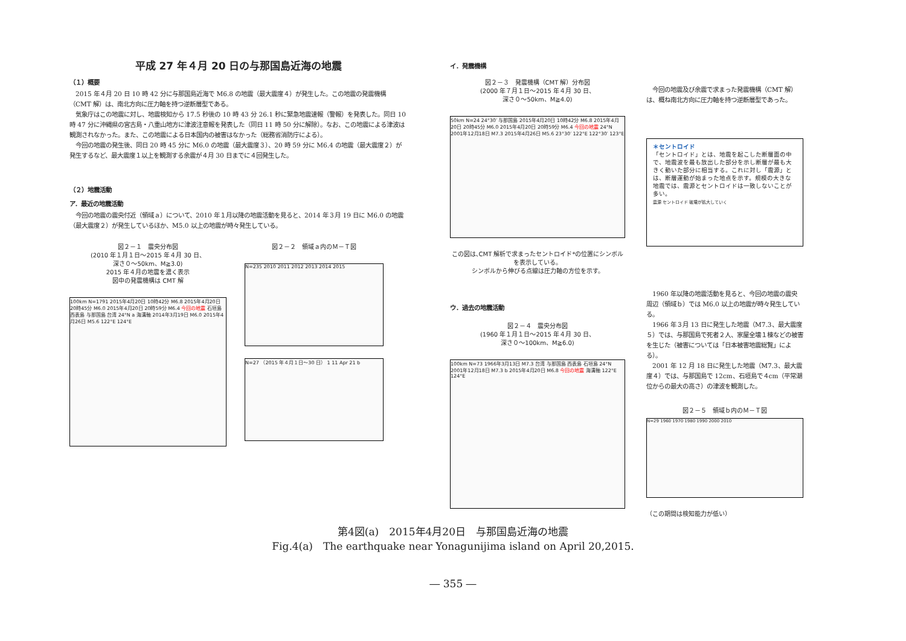平成 27 年４月 20 日の与那国島近海の地震
（１）概要
　2015 年４月 20 日 10 時 42 分に与那国島近海で M6.8 の地震（最大震度４）が発生した。この地震の発震機構（CMT 解）は、南北方向に圧力軸を持つ逆断層型である。
　気象庁はこの地震に対し、地震検知から 17.5 秒後の 10 時 43 分 26.1 秒に緊急地震速報（警報）を発表した。同日 10 時 47 分に沖縄県の宮古島・八重山地方に津波注意報を発表した（同日 11 時 50 分に解除）。なお、この地震による津波は観測されなかった。また、この地震による日本国内の被害はなかった（総務省消防庁による）。
　今回の地震の発生後、同日 20 時 45 分に M6.0 の地震（最大震度３）、20 時 59 分に M6.4 の地震（最大震度２）が発生するなど、最大震度１以上を観測する余震が４月 30 日までに４回発生した。
（２）地震活動
ア．最近の地震活動
　今回の地震の震央付近（領域ａ）について、2010 年１月以降の地震活動を見ると、2014 年３月 19 日に M6.0 の地震（最大震度２）が発生しているほか、M5.0 以上の地震が時々発生している。
図２－１　震央分布図
(2010 年１月１日～2015 年４月 30 日、
深さ０～50km、M≧3.0)
2015 年４月の地震を濃く表示
図中の発震機構は CMT 解
100km N=1791 2015年4月20日 10時42分 M6.8 2015年4月20日 20時45分 M6.0 2015年4月20日 20時59分 M6.4 今回の地震 石垣島 西表島 与那国島 台湾 24°N a 海溝軸 2014年3月19日 M6.0 2015年4月26日 M5.6 122°E 124°E
図２－２　領域ａ内のＭ－Ｔ図
N=235 2010 2011 2012 2013 2014 2015
N=27 （2015 年４月１日～30 日） 1 11 Apr 21 b
イ．発震機構
図２－３　発震機構（CMT 解）分布図
(2000 年７月１日～2015 年４月 30 日、
深さ０～50km、M≧4.0)
50km N=24 24°30′ 与那国島 2015年4月20日 10時42分 M6.8 2015年4月20日 20時45分 M6.0 2015年4月20日 20時59分 M6.4 今回の地震 24°N 2001年12月18日 M7.3 2015年4月26日 M5.6 23°30′ 122°E 122°30′ 123°E
この図は､CMT 解析で求まったセントロイド*の位置にシンボルを表示している。
シンボルから伸びる点線は圧力軸の方位を示す。
ウ．過去の地震活動
図２－４　震央分布図
(1960 年１月１日～2015 年４月 30 日、
深さ０～100km、M≧6.0)
100km N=73 1966年3月13日 M7.3 台湾 与那国島 西表島 石垣島 24°N 2001年12月18日 M7.3 b 2015年4月20日 M6.8 今回の地震 海溝軸 122°E 124°E
　今回の地震及び余震で求まった発震機構（CMT 解）は、概ね南北方向に圧力軸を持つ逆断層型であった。
＊セントロイド
「セントロイド」とは、地震を起こした断層面の中で、地震波を最も放出した部分を示し断層が最も大きく動いた部分に相当する。これに対し「震源」とは、断層運動が始まった地点を示す。規模の大きな地震では、震源とセントロイドは一致しないことが多い。
震源 セントロイド 破壊が拡大していく
　1960 年以降の地震活動を見ると、今回の地震の震央周辺（領域ｂ）では M6.0 以上の地震が時々発生している。
　1966 年３月 13 日に発生した地震（M7.3、最大震度５）では、与那国島で死者２人、家屋全壊１棟などの被害を生じた（被害については「日本被害地震総覧」による）。
　2001 年 12 月 18 日に発生した地震（M7.3、最大震度４）では、与那国島で 12cm、石垣島で４cm（平常潮位からの最大の高さ）の津波を観測した。
図２－５　領域ｂ内のＭ－Ｔ図
N=29 1960 1970 1980 1990 2000 2010
（この期間は検知能力が低い）
第4図(a)　2015年4月20日　与那国島近海の地震
Fig.4(a)　The earthquake near Yonagunijima island on April 20,2015.
― 355 ―